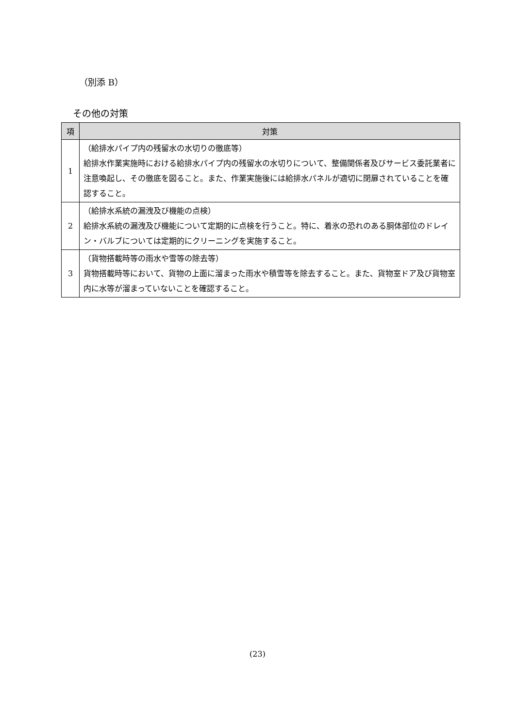（別添 B）
その他の対策
| 項 | 対策 |
| --- | --- |
| 1 | （給排水パイプ内の残留水の水切りの徹底等） 給排水作業実施時における給排水パイプ内の残留水の水切りについて、整備関係者及びサービス委託業者に注意喚起し、その徹底を図ること。また、作業実施後には給排水パネルが適切に閉扉されていることを確認すること。 |
| 2 | （給排水系統の漏洩及び機能の点検） 給排水系統の漏洩及び機能について定期的に点検を行うこと。特に、着氷の恐れのある胴体部位のドレイン・バルブについては定期的にクリーニングを実施すること。 |
| 3 | （貨物搭載時等の雨水や雪等の除去等） 貨物搭載時等において、貨物の上面に溜まった雨水や積雪等を除去すること。また、貨物室ドア及び貨物室内に水等が溜まっていないことを確認すること。 |
(23)